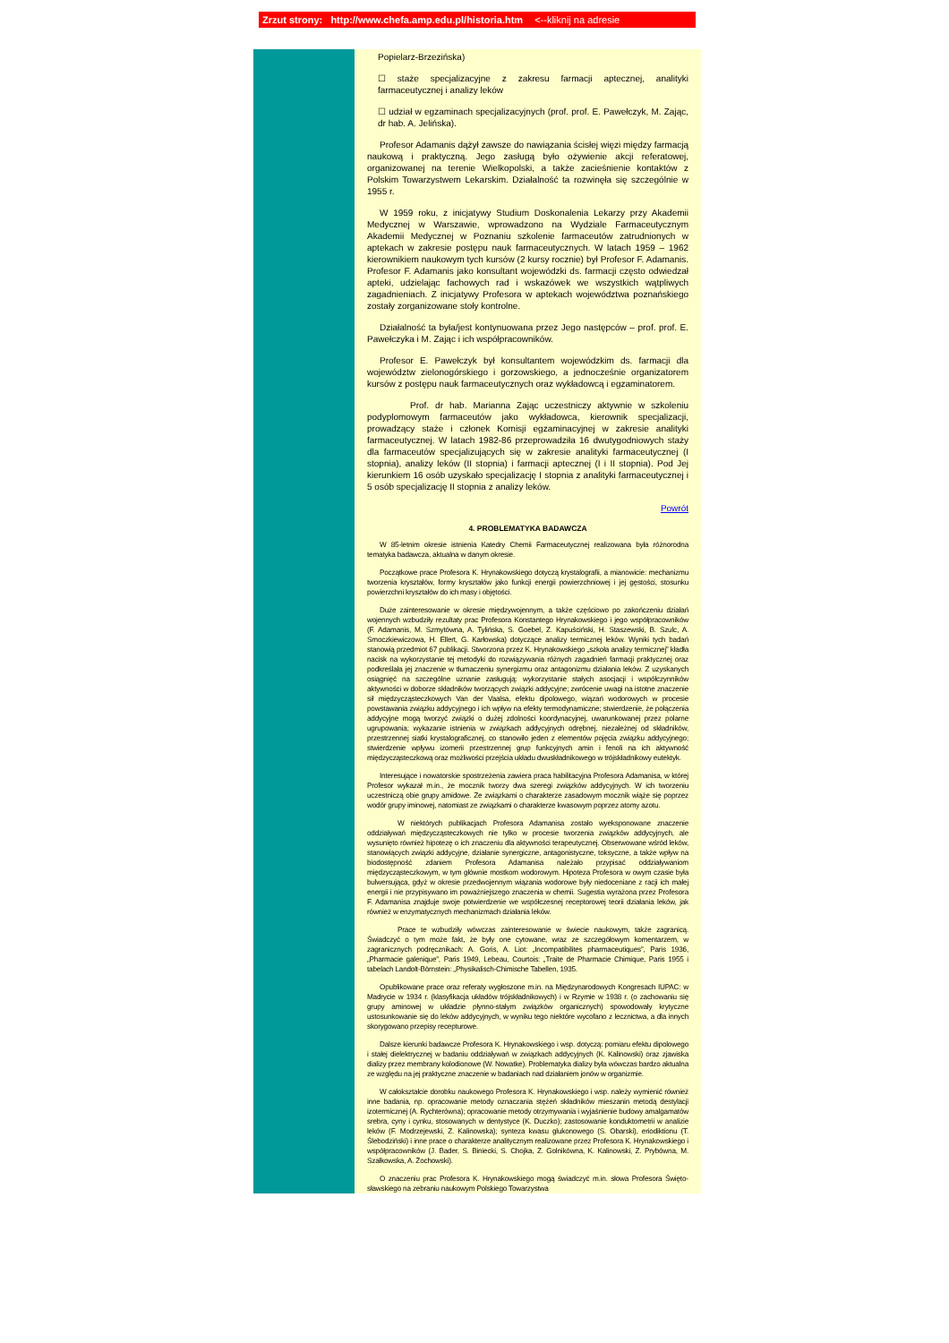Zrzut strony: http://www.chefa.amp.edu.pl/historia.htm <--kliknij na adresie
Popielarz-Brzezińska)
☐ staże specjalizacyjne z zakresu farmacji aptecznej, analityki farmaceutycznej i analizy leków
☐ udział w egzaminach specjalizacyjnych (prof. prof. E. Pawełczyk, M. Zając, dr hab. A. Jelińska).
Profesor Adamanis dążył zawsze do nawiązania ścisłej więzi między farmacją naukową i praktyczną. Jego zasługą było ożywienie akcji referatowej, organizowanej na terenie Wielkopolski, a także zacieśnienie kontaktów z Polskim Towarzystwem Lekarskim. Działalność ta rozwinęła się szczególnie w 1955 r.
W 1959 roku, z inicjatywy Studium Doskonalenia Lekarzy przy Akademii Medycznej w Warszawie, wprowadzono na Wydziale Farmaceutycznym Akademii Medycznej w Poznaniu szkolenie farmaceutów zatrudnionych w aptekach w zakresie postępu nauk farmaceutycznych. W latach 1959 – 1962 kierownikiem naukowym tych kursów (2 kursy rocznie) był Profesor F. Adamanis. Profesor F. Adamanis jako konsultant wojewódzki ds. farmacji często odwiedzał apteki, udzielając fachowych rad i wskazówek we wszystkich wątpliwych zagadnieniach. Z inicjatywy Profesora w aptekach województwa poznańskiego zostały zorganizowane stoły kontrolne.
Działalność ta była/jest kontynuowana przez Jego następców – prof. prof. E. Pawełczyka i M. Zając i ich współpracowników.
Profesor E. Pawełczyk był konsultantem wojewódzkim ds. farmacji dla województw zielonogórskiego i gorzowskiego, a jednocześnie organizatorem kursów z postępu nauk farmaceutycznych oraz wykładowcą i egzaminatorem.
Prof. dr hab. Marianna Zając uczestniczy aktywnie w szkoleniu podyplomowym farmaceutów jako wykładowca, kierownik specjalizacji, prowadzący staże i członek Komisji egzaminacyjnej w zakresie analityki farmaceutycznej. W latach 1982-86 przeprowadziła 16 dwutygodniowych staży dla farmaceutów specjalizujących się w zakresie analityki farmaceutycznej (I stopnia), analizy leków (II stopnia) i farmacji aptecznej (I i II stopnia). Pod Jej kierunkiem 16 osób uzyskało specjalizację I stopnia z analityki farmaceutycznej i 5 osób specjalizację II stopnia z analizy leków.
Powrót
4. PROBLEMATYKA BADAWCZA
W 85-letnim okresie istnienia Katedry Chemii Farmaceutycznej realizowana była różnorodna tematyka badawcza, aktualna w danym okresie.
Początkowe prace Profesora K. Hrynakowskiego dotyczą krystalografii, a mianowicie: mechanizmu tworzenia kryształów, formy kryształów jako funkcji energii powierzchniowej i jej gęstości, stosunku powierzchni kryształów do ich masy i objętości.
Duże zainteresowanie w okresie międzywojennym, a także częściowo po zakończeniu działań wojennych wzbudziły rezultaty prac Profesora Konstantego Hrynakowskiego i jego współpracowników (F. Adamanis, M. Szmytówna, A. Tylińska, S. Goebel, Z. Kapuściński, H. Staszewski, B. Szulc, A. Smoczkiewiczowa, H. Ellert, G. Karłowska) dotyczące analizy termicznej leków. Wyniki tych badań stanowią przedmiot 67 publikacji. Stworzona przez K. Hrynakowskiego „szkoła analizy termicznej” kładła nacisk na wykorzystanie tej metodyki do rozwiązywania różnych zagadnień farmacji praktycznej oraz podkreślała jej znaczenie w tłumaczeniu synergizmu oraz antagonizmu działania leków. Z uzyskanych osiągnięć na szczególne uznanie zasługują: wykorzystanie stałych asocjacji i współczynników aktywności w doborze składników tworzących związki addycyjne; zwrócenie uwagi na istotne znaczenie sił międzycząsteczkowych Van der Vaalsa, efektu dipolowego, wiązań wodorowych w procesie powstawania związku addycyjnego i ich wpływ na efekty termodynamiczne; stwierdzenie, że połączenia addycyjne mogą tworzyć związki o dużej zdolności koordynacyjnej, uwarunkowanej przez polarne ugrupowania; wykazanie istnienia w związkach addycyjnych odrębnej, niezależnej od składników, przestrzennej siatki krystalograficznej, co stanowiło jeden z elementów pojęcia związku addycyjnego; stwierdzenie wpływu izomerii przestrzennej grup funkcyjnych amin i fenoli na ich aktywność międzycząsteczkową oraz możliwości przejścia układu dwuskładnikowego w trójskładnikowy eutektyk.
Interesujące i nowatorskie spostrzeżenia zawiera praca habilitacyjna Profesora Adamanisa, w której Profesor wykazał m.in., że mocznik tworzy dwa szeregi związków addycyjnych. W ich tworzeniu uczestniczą obie grupy amidowe. Ze związkami o charakterze zasadowym mocznik wiąże się poprzez wodór grupy iminowej, natomiast ze związkami o charakterze kwasowym poprzez atomy azotu.
W niektórych publikacjach Profesora Adamanisa zostało wyeksponowane znaczenie oddziaływań międzycząsteczkowych nie tylko w procesie tworzenia związków addycyjnych, ale wysunięto również hipotezę o ich znaczeniu dla aktywności terapeutycznej. Obserwowane wśród leków, stanowiących związki addycyjne, działanie synergiczne, antagonistyczne, toksyczne, a także wpływ na biodostępność zdaniem Profesora Adamanisa należało przypisać oddziaływaniom międzycząsteczkowym, w tym głównie mostkom wodorowym. Hipoteza Profesora w owym czasie była bulwersująca, gdyż w okresie przedwojennym wiązania wodorowe były niedoceniane z racji ich małej energii i nie przypisywano im poważniejszego znaczenia w chemii. Sugestia wyrażona przez Profesora F. Adamanisa znajduje swoje potwierdzenie we współczesnej receptorowej teorii działania leków, jak również w enzymatycznych mechanizmach działania leków.
Prace te wzbudziły wówczas zainteresowanie w świecie naukowym, także zagranicą. Świadczyć o tym może fakt, że były one cytowane, wraz ze szczegółowym komentarzem, w zagranicznych podręcznikach: A. Goris, A. Liot: „Incompatibilites pharmaceutiques”, Paris 1936, „Pharmacie galenique”, Paris 1949, Lebeau, Courtois: „Traite de Pharmacie Chimique, Paris 1955 i tabelach Landolt-Börnstein: „Physikalisch-Chimische Tabellen, 1935.
Opublikowane prace oraz referaty wygłoszone m.in. na Międzynarodowych Kongresach IUPAC: w Madrycie w 1934 r. (klasyfikacja układów trójskładnikowych) i w Rzymie w 1938 r. (o zachowaniu się grupy aminowej w układzie płynno-stałym związków organicznych) spowodowały krytyczne ustosunkowanie się do leków addycyjnych, w wyniku tego niektóre wycofano z lecznictwa, a dla innych skorygowano przepisy recepturowe.
Dalsze kierunki badawcze Profesora K. Hrynakowskiego i wsp. dotyczą: pomiaru efektu dipolowego i stałej dielektrycznej w badaniu oddziaływań w związkach addycyjnych (K. Kalinowski) oraz zjawiska dializy przez membrany kolodionowe (W. Nowatke). Problematyka dializy była wówczas bardzo aktualna ze względu na jej praktyczne znaczenie w badaniach nad działaniem jonów w organizmie.
W całokształcie dorobku naukowego Profesora K. Hrynakowskiego i wsp. należy wymienić również inne badania, np. opracowanie metody oznaczania stężeń składników mieszanin metodą destylacji izotermicznej (A. Rychterówna); opracowanie metody otrzymywania i wyjaśnienie budowy amalgamatów srebra, cyny i cynku, stosowanych w dentystyce (K. Duczko); zastosowanie konduktometrii w analizie leków (F. Modrzejewski, Z. Kalinowska); synteza kwasu glukonowego (S. Obarski), eriodiktionu (T. Ślebodziński) i inne prace o charakterze analitycznym realizowane przez Profesora K. Hrynakowskiego i współpracowników (J. Bader, S. Biniecki, S. Chojka, Z. Golnikówna, K. Kalinowski, Z. Prybówna, M. Szałkowska, A. Żochowski).
O znaczeniu prac Profesora K. Hrynakowskiego mogą świadczyć m.in. słowa Profesora Święto­sławskiego na zebraniu naukowym Polskiego Towarzystwa